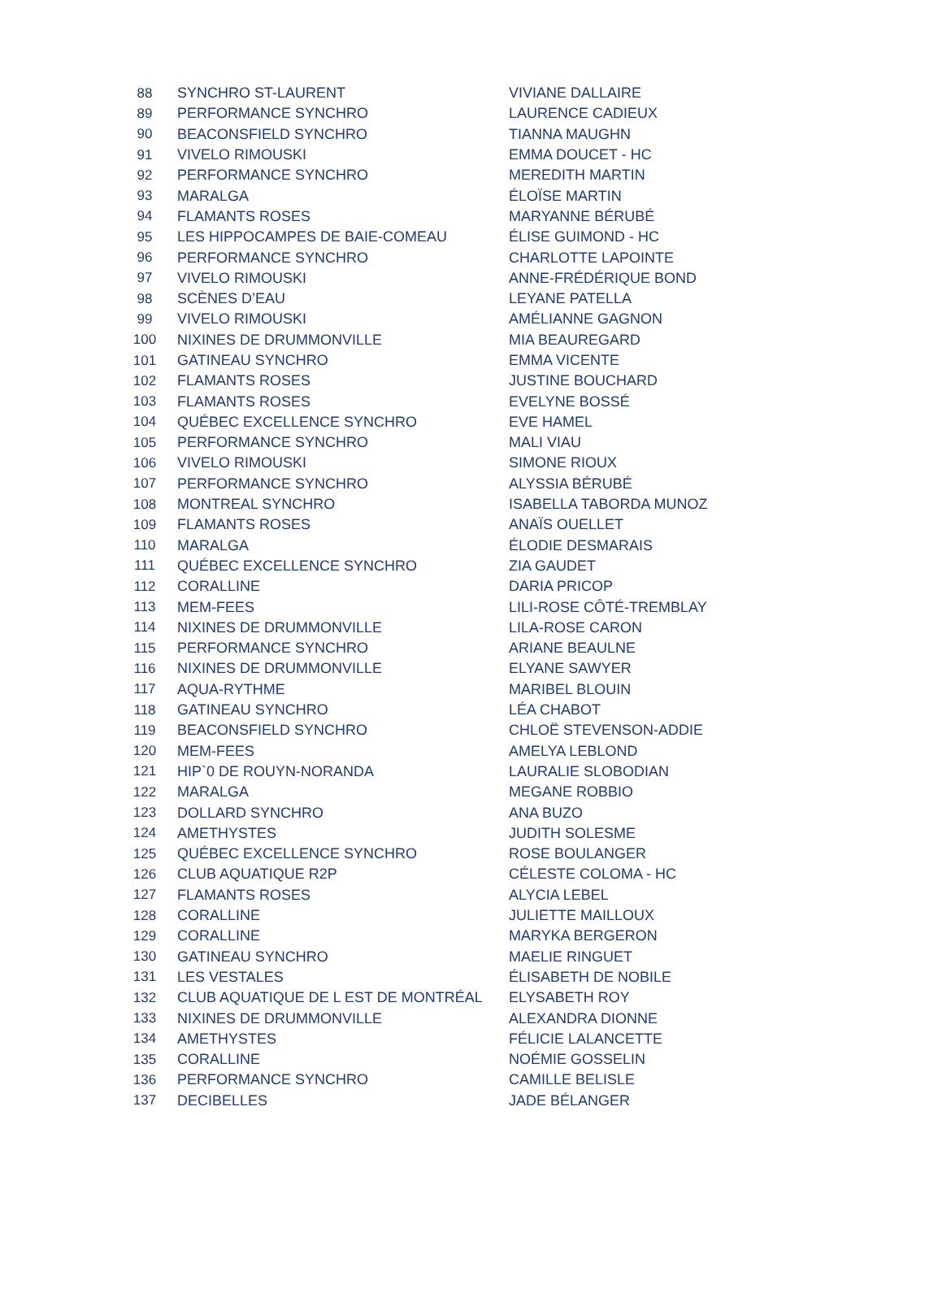| 88 | SYNCHRO ST-LAURENT | VIVIANE DALLAIRE |
| 89 | PERFORMANCE SYNCHRO | LAURENCE CADIEUX |
| 90 | BEACONSFIELD SYNCHRO | TIANNA MAUGHN |
| 91 | VIVELO RIMOUSKI | EMMA DOUCET - HC |
| 92 | PERFORMANCE SYNCHRO | MEREDITH MARTIN |
| 93 | MARALGA | ÉLOÏSE MARTIN |
| 94 | FLAMANTS ROSES | MARYANNE BÉRUBÉ |
| 95 | LES HIPPOCAMPES DE BAIE-COMEAU | ÉLISE GUIMOND - HC |
| 96 | PERFORMANCE SYNCHRO | CHARLOTTE LAPOINTE |
| 97 | VIVELO RIMOUSKI | ANNE-FRÉDÉRIQUE BOND |
| 98 | SCÈNES D’EAU | LEYANE PATELLA |
| 99 | VIVELO RIMOUSKI | AMÉLIANNE GAGNON |
| 100 | NIXINES DE DRUMMONVILLE | MIA BEAUREGARD |
| 101 | GATINEAU SYNCHRO | EMMA VICENTE |
| 102 | FLAMANTS ROSES | JUSTINE BOUCHARD |
| 103 | FLAMANTS ROSES | EVELYNE BOSSÉ |
| 104 | QUÉBEC EXCELLENCE SYNCHRO | EVE HAMEL |
| 105 | PERFORMANCE SYNCHRO | MALI VIAU |
| 106 | VIVELO RIMOUSKI | SIMONE RIOUX |
| 107 | PERFORMANCE SYNCHRO | ALYSSIA BÉRUBÉ |
| 108 | MONTREAL SYNCHRO | ISABELLA TABORDA MUNOZ |
| 109 | FLAMANTS ROSES | ANAÏS OUELLET |
| 110 | MARALGA | ÉLODIE DESMARAIS |
| 111 | QUÉBEC EXCELLENCE SYNCHRO | ZIA GAUDET |
| 112 | CORALLINE | DARIA PRICOP |
| 113 | MEM-FEES | LILI-ROSE CÔTÉ-TREMBLAY |
| 114 | NIXINES DE DRUMMONVILLE | LILA-ROSE CARON |
| 115 | PERFORMANCE SYNCHRO | ARIANE BEAULNE |
| 116 | NIXINES DE DRUMMONVILLE | ELYANE SAWYER |
| 117 | AQUA-RYTHME | MARIBEL BLOUIN |
| 118 | GATINEAU SYNCHRO | LÉA CHABOT |
| 119 | BEACONSFIELD SYNCHRO | CHLOË STEVENSON-ADDIE |
| 120 | MEM-FEES | AMELYA LEBLOND |
| 121 | HIP`0 DE ROUYN-NORANDA | LAURALIE SLOBODIAN |
| 122 | MARALGA | MEGANE ROBBIO |
| 123 | DOLLARD SYNCHRO | ANA BUZO |
| 124 | AMETHYSTES | JUDITH SOLESME |
| 125 | QUÉBEC EXCELLENCE SYNCHRO | ROSE BOULANGER |
| 126 | CLUB AQUATIQUE R2P | CÉLESTE COLOMA - HC |
| 127 | FLAMANTS ROSES | ALYCIA LEBEL |
| 128 | CORALLINE | JULIETTE MAILLOUX |
| 129 | CORALLINE | MARYKA BERGERON |
| 130 | GATINEAU SYNCHRO | MAELIE RINGUET |
| 131 | LES VESTALES | ÉLISABETH DE NOBILE |
| 132 | CLUB AQUATIQUE DE L EST DE MONTRÉAL | ELYSABETH ROY |
| 133 | NIXINES DE DRUMMONVILLE | ALEXANDRA DIONNE |
| 134 | AMETHYSTES | FÉLICIE LALANCETTE |
| 135 | CORALLINE | NOÉMIE GOSSELIN |
| 136 | PERFORMANCE SYNCHRO | CAMILLE BELISLE |
| 137 | DECIBELLES | JADE BÉLANGER |